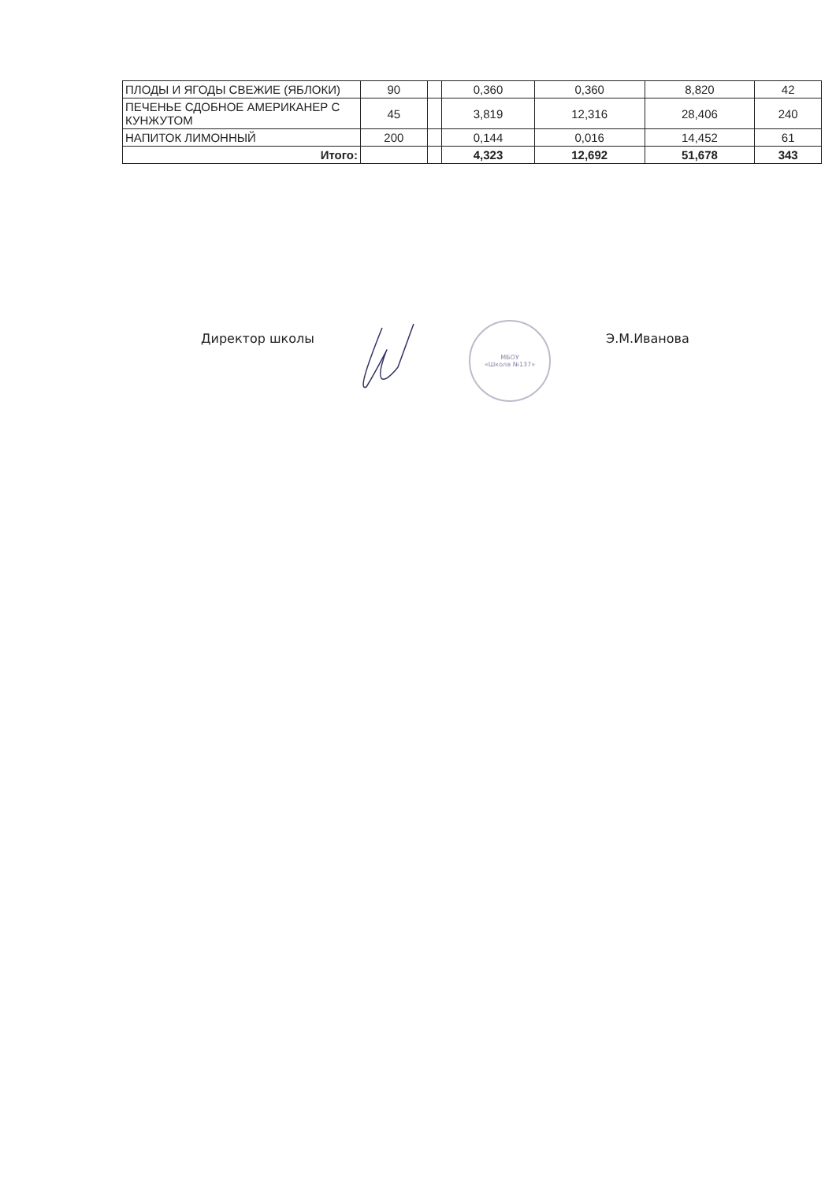| ПЛОДЫ И ЯГОДЫ СВЕЖИЕ (ЯБЛОКИ) | 90 | | 0,360 | 0,360 | 8,820 | 42 |
| ПЕЧЕНЬЕ СДОБНОЕ АМЕРИКАНЕР С КУНЖУТОМ | 45 | | 3,819 | 12,316 | 28,406 | 240 |
| НАПИТОК ЛИМОННЫЙ | 200 | | 0,144 | 0,016 | 14,452 | 61 |
| Итого: | | | 4,323 | 12,692 | 51,678 | 343 |
Директор школы
МБОУ
«Школа №137»
Э.М.Иванова